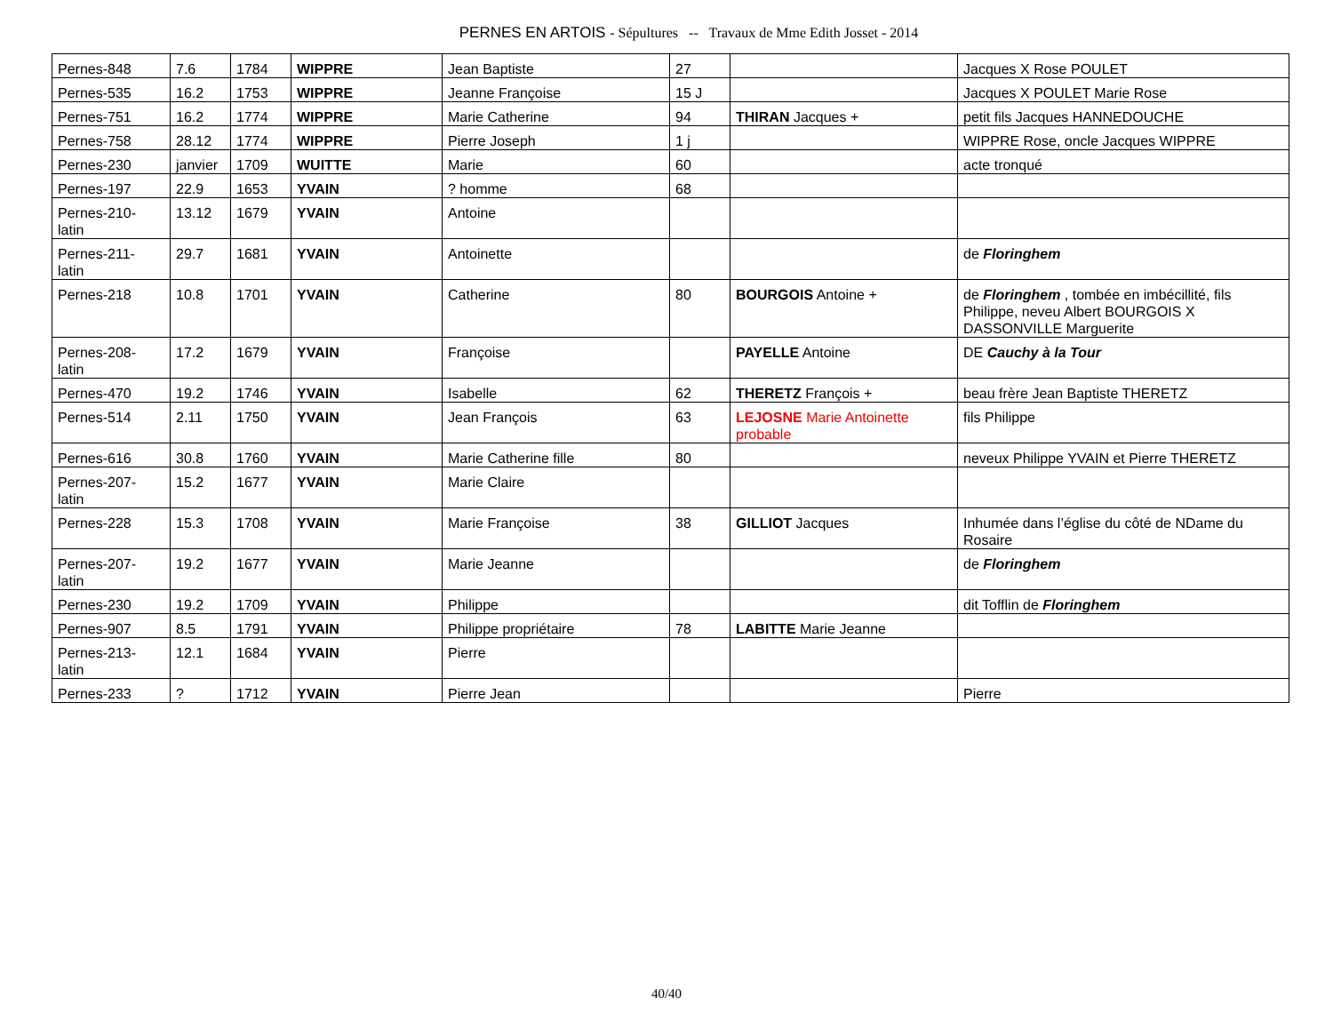PERNES EN ARTOIS - Sépultures -- Travaux de Mme Edith Josset - 2014
| Pernes-848 | 7.6 | 1784 | WIPPRE | Jean Baptiste | 27 | | Jacques X Rose POULET |
| Pernes-535 | 16.2 | 1753 | WIPPRE | Jeanne Françoise | 15 J | | Jacques X POULET Marie Rose |
| Pernes-751 | 16.2 | 1774 | WIPPRE | Marie Catherine | 94 | THIRAN Jacques + | petit fils Jacques HANNEDOUCHE |
| Pernes-758 | 28.12 | 1774 | WIPPRE | Pierre Joseph | 1 j | | WIPPRE Rose, oncle Jacques WIPPRE |
| Pernes-230 | janvier | 1709 | WUITTE | Marie | 60 | | acte tronqué |
| Pernes-197 | 22.9 | 1653 | YVAIN | ? homme | 68 | | |
| Pernes-210- latin | 13.12 | 1679 | YVAIN | Antoine | | | |
| Pernes-211- latin | 29.7 | 1681 | YVAIN | Antoinette | | | de Floringhem |
| Pernes-218 | 10.8 | 1701 | YVAIN | Catherine | 80 | BOURGOIS Antoine + | de Floringhem , tombée en imbécillité, fils Philippe, neveu Albert BOURGOIS X DASSONVILLE Marguerite |
| Pernes-208- latin | 17.2 | 1679 | YVAIN | Françoise | | PAYELLE Antoine | DE Cauchy à la Tour |
| Pernes-470 | 19.2 | 1746 | YVAIN | Isabelle | 62 | THERETZ François + | beau frère Jean Baptiste THERETZ |
| Pernes-514 | 2.11 | 1750 | YVAIN | Jean François | 63 | LEJOSNE Marie Antoinette probable | fils Philippe |
| Pernes-616 | 30.8 | 1760 | YVAIN | Marie Catherine fille | 80 | | neveux Philippe YVAIN et Pierre THERETZ |
| Pernes-207- latin | 15.2 | 1677 | YVAIN | Marie Claire | | | |
| Pernes-228 | 15.3 | 1708 | YVAIN | Marie Françoise | 38 | GILLIOT Jacques | Inhumée dans l’église du côté de NDame du Rosaire |
| Pernes-207- latin | 19.2 | 1677 | YVAIN | Marie Jeanne | | | de Floringhem |
| Pernes-230 | 19.2 | 1709 | YVAIN | Philippe | | | dit Tofflin de Floringhem |
| Pernes-907 | 8.5 | 1791 | YVAIN | Philippe propriétaire | 78 | LABITTE Marie Jeanne | |
| Pernes-213- latin | 12.1 | 1684 | YVAIN | Pierre | | | |
| Pernes-233 | ? | 1712 | YVAIN | Pierre Jean | | | Pierre |
40/40